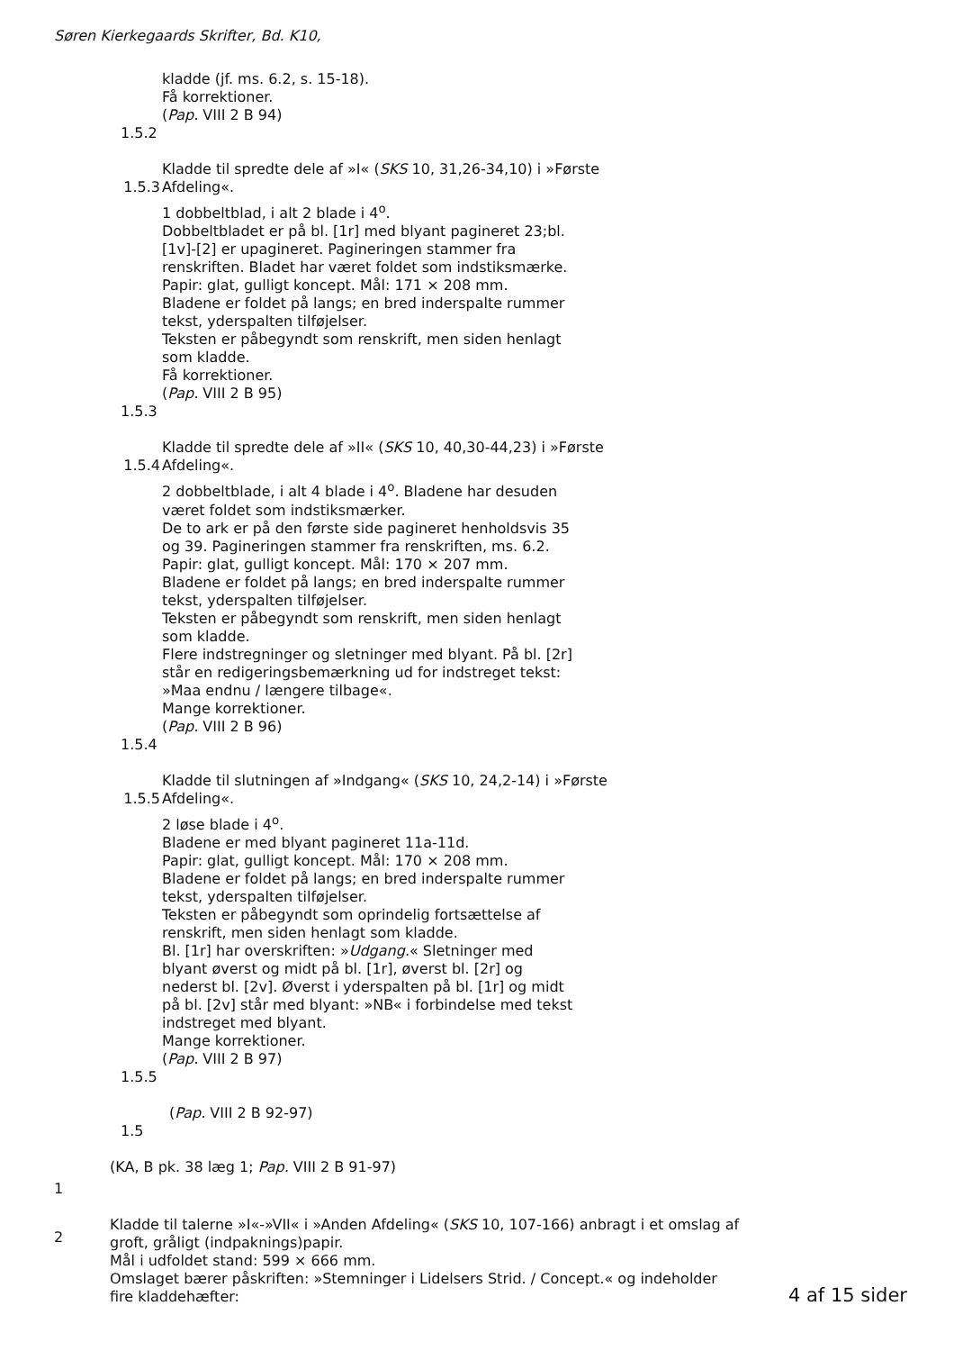Søren Kierkegaards Skrifter, Bd. K10,
kladde (jf. ms. 6.2, s. 15-18).
Få korrektioner.
(Pap. VIII 2 B 94)
1.5.2
1.5.3
Kladde til spredte dele af »I« (SKS 10, 31,26-34,10) i »Første Afdeling«.
1 dobbeltblad, i alt 2 blade i 4<sup>o</sup>.
Dobbeltbladet er på bl. [1r] med blyant pagineret 23;bl.
[1v]-[2] er upagineret. Pagineringen stammer fra
renskriften. Bladet har været foldet som indstiksmærke.
Papir: glat, gulligt koncept. Mål: 171 × 208 mm.
Bladene er foldet på langs; en bred inderspalte rummer
tekst, yderspalten tilføjelser.
Teksten er påbegyndt som renskrift, men siden henlagt
som kladde.
Få korrektioner.
(Pap. VIII 2 B 95)
1.5.3
1.5.4
Kladde til spredte dele af »II« (SKS 10, 40,30-44,23) i »Første Afdeling«.
2 dobbeltblade, i alt 4 blade i 4<sup>o</sup>. Bladene har desuden
været foldet som indstiksmærker.
De to ark er på den første side pagineret henholdsvis 35
og 39. Pagineringen stammer fra renskriften, ms. 6.2.
Papir: glat, gulligt koncept. Mål: 170 × 207 mm.
Bladene er foldet på langs; en bred inderspalte rummer
tekst, yderspalten tilføjelser.
Teksten er påbegyndt som renskrift, men siden henlagt
som kladde.
Flere indstregninger og sletninger med blyant. På bl. [2r]
står en redigeringsbemærkning ud for indstreget tekst:
»Maa endnu / længere tilbage«.
Mange korrektioner.
(Pap. VIII 2 B 96)
1.5.4
1.5.5
Kladde til slutningen af »Indgang« (SKS 10, 24,2-14) i »Første Afdeling«.
2 løse blade i 4<sup>o</sup>.
Bladene er med blyant pagineret 11a-11d.
Papir: glat, gulligt koncept. Mål: 170 × 208 mm.
Bladene er foldet på langs; en bred inderspalte rummer
tekst, yderspalten tilføjelser.
Teksten er påbegyndt som oprindelig fortsættelse af
renskrift, men siden henlagt som kladde.
Bl. [1r] har overskriften: »Udgang.« Sletninger med
blyant øverst og midt på bl. [1r], øverst bl. [2r] og
nederst bl. [2v]. Øverst i yderspalten på bl. [1r] og midt
på bl. [2v] står med blyant: »NB« i forbindelse med tekst
indstreget med blyant.
Mange korrektioner.
(Pap. VIII 2 B 97)
1.5.5
(Pap. VIII 2 B 92-97)
1.5
(KA, B pk. 38 læg 1; Pap. VIII 2 B 91-97)
1
2
Kladde til talerne »I«-»VII« i »Anden Afdeling« (SKS 10, 107-166) anbragt i et omslag af groft, gråligt (indpaknings)papir.
Mål i udfoldet stand: 599 × 666 mm.
Omslaget bærer påskriften: »Stemninger i Lidelsers Strid. / Concept.« og indeholder fire kladdehæfter:
4 af 15 sider